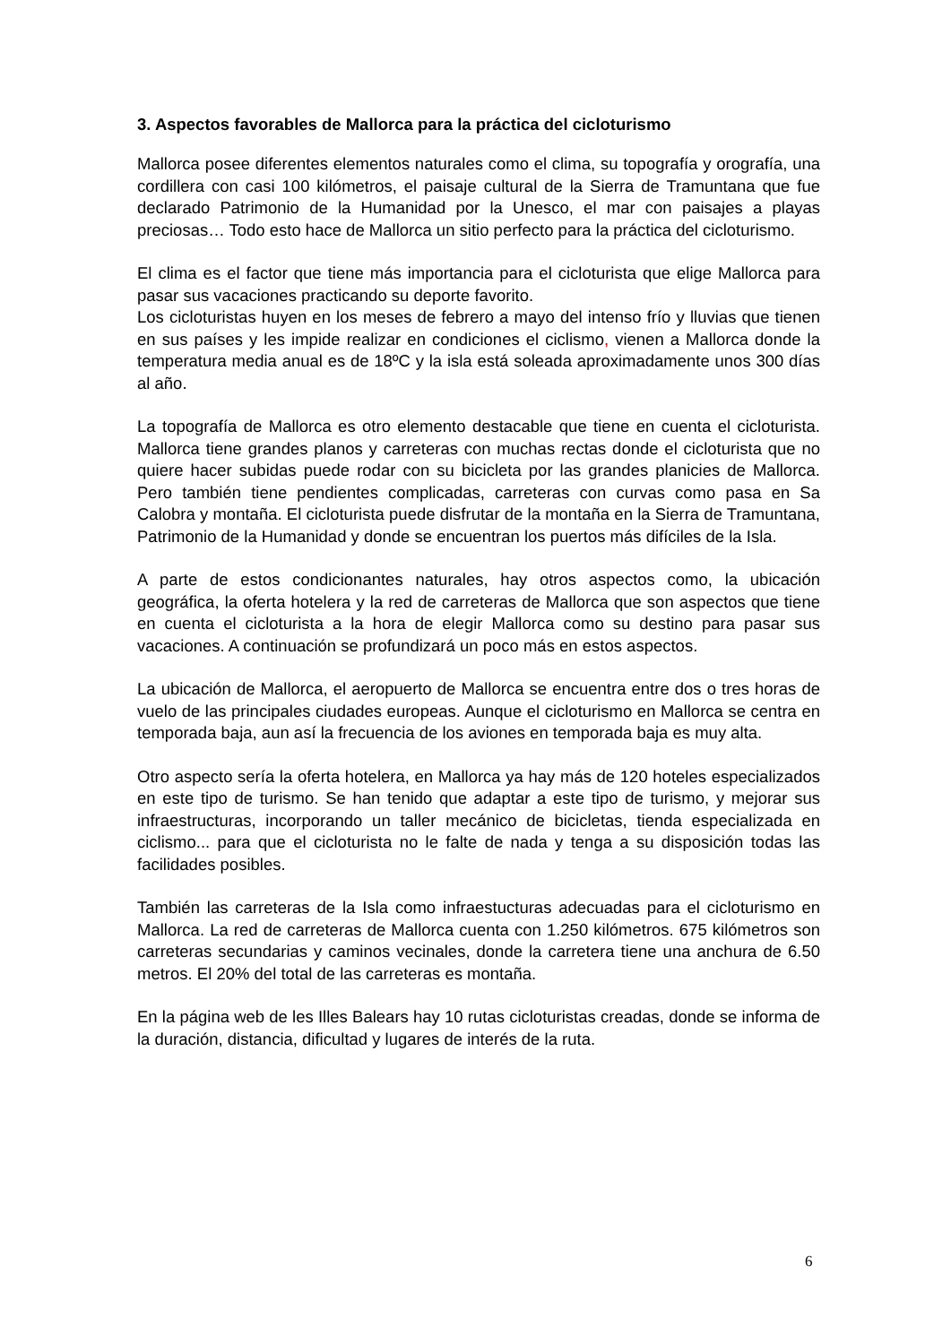3. Aspectos favorables de Mallorca para la práctica del cicloturismo
Mallorca posee diferentes elementos naturales como el clima, su topografía y orografía, una cordillera con casi 100 kilómetros, el paisaje cultural de la Sierra de Tramuntana que fue declarado Patrimonio de la Humanidad por la Unesco, el mar con paisajes a playas preciosas… Todo esto hace de Mallorca un sitio perfecto para la práctica del cicloturismo.
El clima es el factor que tiene más importancia para el cicloturista que elige Mallorca para pasar sus vacaciones practicando su deporte favorito.
Los cicloturistas huyen en los meses de febrero a mayo del intenso frío y lluvias que tienen en sus países y les impide realizar en condiciones el ciclismo, vienen a Mallorca donde la temperatura media anual es de 18ºC y la isla está soleada aproximadamente unos 300 días al año.
La topografía de Mallorca es otro elemento destacable que tiene en cuenta el cicloturista. Mallorca tiene grandes planos y carreteras con muchas rectas donde el cicloturista que no quiere hacer subidas puede rodar con su bicicleta por las grandes planicies de Mallorca. Pero también tiene pendientes complicadas, carreteras con curvas como pasa en Sa Calobra y montaña. El cicloturista puede disfrutar de la montaña en la Sierra de Tramuntana, Patrimonio de la Humanidad y donde se encuentran los puertos más difíciles de la Isla.
A parte de estos condicionantes naturales, hay otros aspectos como, la ubicación geográfica, la oferta hotelera y la red de carreteras de Mallorca que son aspectos que tiene en cuenta el cicloturista a la hora de elegir Mallorca como su destino para pasar sus vacaciones. A continuación se profundizará un poco más en estos aspectos.
La ubicación de Mallorca, el aeropuerto de Mallorca se encuentra entre dos o tres horas de vuelo de las principales ciudades europeas. Aunque el cicloturismo en Mallorca se centra en temporada baja, aun así la frecuencia de los aviones en temporada baja es muy alta.
Otro aspecto sería la oferta hotelera, en Mallorca ya hay más de 120 hoteles especializados en este tipo de turismo. Se han tenido que adaptar a este tipo de turismo, y mejorar sus infraestructuras, incorporando un taller mecánico de bicicletas, tienda especializada en ciclismo... para que el cicloturista no le falte de nada y tenga a su disposición todas las facilidades posibles.
También las carreteras de la Isla como infraestucturas adecuadas para el cicloturismo en Mallorca. La red de carreteras de Mallorca cuenta con 1.250 kilómetros. 675 kilómetros son carreteras secundarias y caminos vecinales, donde la carretera tiene una anchura de 6.50 metros. El 20% del total de las carreteras es montaña.
En la página web de les Illes Balears hay 10 rutas cicloturistas creadas, donde se informa de la duración, distancia, dificultad y lugares de interés de la ruta.
6